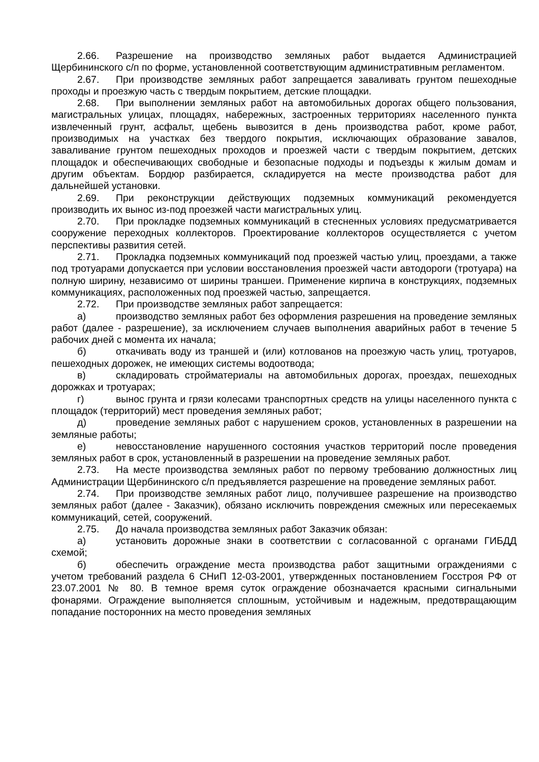2.66. Разрешение на производство земляных работ выдается Администрацией Щербининского с/п по форме, установленной соответствующим административным регламентом.
2.67. При производстве земляных работ запрещается заваливать грунтом пешеходные проходы и проезжую часть с твердым покрытием, детские площадки.
2.68. При выполнении земляных работ на автомобильных дорогах общего пользования, магистральных улицах, площадях, набережных, застроенных территориях населенного пункта извлеченный грунт, асфальт, щебень вывозится в день производства работ, кроме работ, производимых на участках без твердого покрытия, исключающих образование завалов, заваливание грунтом пешеходных проходов и проезжей части с твердым покрытием, детских площадок и обеспечивающих свободные и безопасные подходы и подъезды к жилым домам и другим объектам. Бордюр разбирается, складируется на месте производства работ для дальнейшей установки.
2.69. При реконструкции действующих подземных коммуникаций рекомендуется производить их вынос из-под проезжей части магистральных улиц.
2.70. При прокладке подземных коммуникаций в стесненных условиях предусматривается сооружение переходных коллекторов. Проектирование коллекторов осуществляется с учетом перспективы развития сетей.
2.71. Прокладка подземных коммуникаций под проезжей частью улиц, проездами, а также под тротуарами допускается при условии восстановления проезжей части автодороги (тротуара) на полную ширину, независимо от ширины траншеи. Применение кирпича в конструкциях, подземных коммуникациях, расположенных под проезжей частью, запрещается.
2.72. При производстве земляных работ запрещается:
а) производство земляных работ без оформления разрешения на проведение земляных работ (далее - разрешение), за исключением случаев выполнения аварийных работ в течение 5 рабочих дней с момента их начала;
б) откачивать воду из траншей и (или) котлованов на проезжую часть улиц, тротуаров, пешеходных дорожек, не имеющих системы водоотвода;
в) складировать стройматериалы на автомобильных дорогах, проездах, пешеходных дорожках и тротуарах;
г) вынос грунта и грязи колесами транспортных средств на улицы населенного пункта с площадок (территорий) мест проведения земляных работ;
д) проведение земляных работ с нарушением сроков, установленных в разрешении на земляные работы;
е) невосстановление нарушенного состояния участков территорий после проведения земляных работ в срок, установленный в разрешении на проведение земляных работ.
2.73. На месте производства земляных работ по первому требованию должностных лиц Администрации Щербининского с/п предъявляется разрешение на проведение земляных работ.
2.74. При производстве земляных работ лицо, получившее разрешение на производство земляных работ (далее - Заказчик), обязано исключить повреждения смежных или пересекаемых коммуникаций, сетей, сооружений.
2.75. До начала производства земляных работ Заказчик обязан:
а) установить дорожные знаки в соответствии с согласованной с органами ГИБДД схемой;
б) обеспечить ограждение места производства работ защитными ограждениями с учетом требований раздела 6 СНиП 12-03-2001, утвержденных постановлением Госстроя РФ от 23.07.2001 № 80. В темное время суток ограждение обозначается красными сигнальными фонарями. Ограждение выполняется сплошным, устойчивым и надежным, предотвращающим попадание посторонних на место проведения земляных